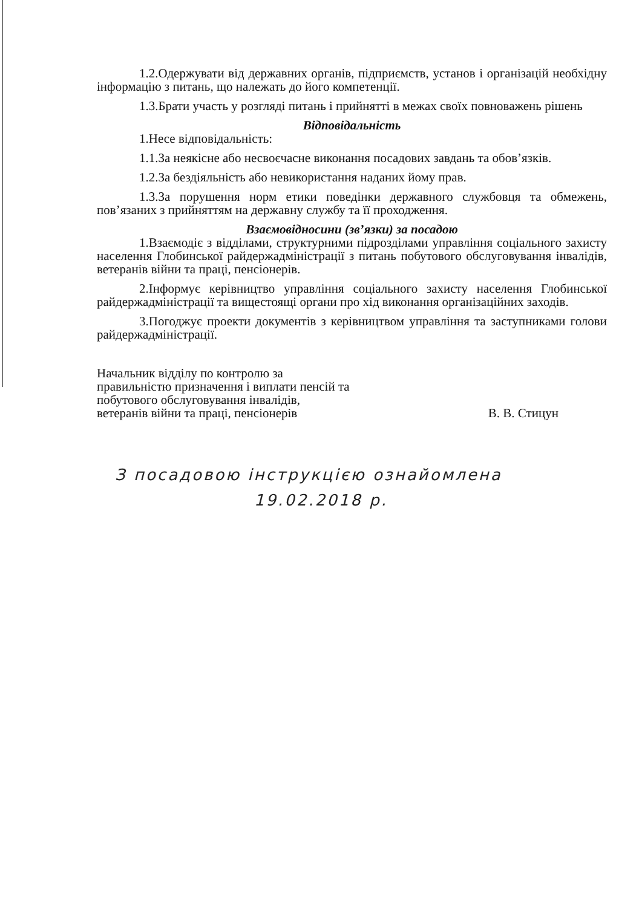1.2.Одержувати від державних органів, підприємств, установ і організацій необхідну інформацію з питань, що належать до його компетенції.
1.3.Брати участь у розгляді питань і прийнятті в межах своїх повноважень рішень
Відповідальність
1.Несе відповідальність:
1.1.За неякісне або несвоєчасне виконання посадових завдань та обов’язків.
1.2.За бездіяльність або невикористання наданих йому прав.
1.3.За порушення норм етики поведінки державного службовця та обмежень, пов’язаних з прийняттям на державну службу та її проходження.
Взаємовідносини (зв’язки) за посадою
1.Взаємодіє з відділами, структурними підрозділами управління соціального захисту населення Глобинської райдержадміністрації з питань побутового обслуговування інвалідів, ветеранів війни та праці, пенсіонерів.
2.Інформує керівництво управління соціального захисту населення Глобинської райдержадміністрації та вищестоящі органи про хід виконання організаційних заходів.
3.Погоджує проекти документів з керівництвом управління та заступниками голови райдержадміністрації.
Начальник відділу по контролю за правильністю призначення і виплати пенсій та побутового обслуговування інвалідів, ветеранів війни та праці, пенсіонерів
В. В. Стицун
З посадовою інструкцією ознайомлена
19.02.2018 р.